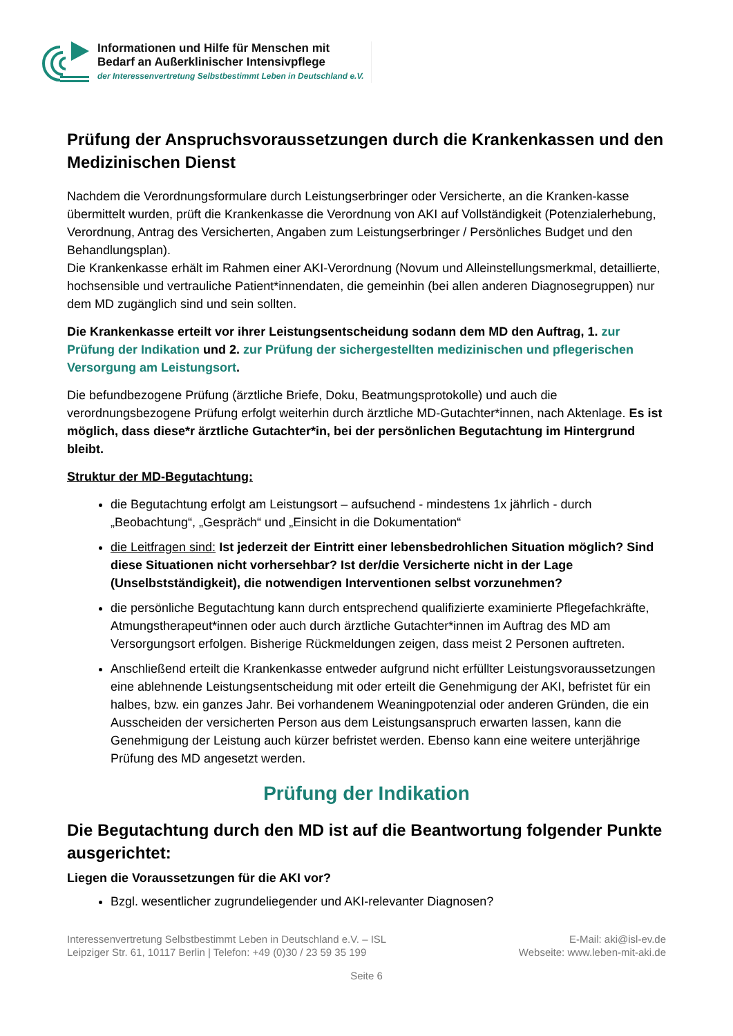Informationen und Hilfe für Menschen mit
Bedarf an Außerklinischer Intensivpflege
der Interessenvertretung Selbstbestimmt Leben in Deutschland e.V.
Prüfung der Anspruchsvoraussetzungen durch die Krankenkassen und den Medizinischen Dienst
Nachdem die Verordnungsformulare durch Leistungserbringer oder Versicherte, an die Kranken-kasse übermittelt wurden, prüft die Krankenkasse die Verordnung von AKI auf Vollständigkeit (Potenzialerhebung, Verordnung, Antrag des Versicherten, Angaben zum Leistungserbringer / Persönliches Budget und den Behandlungsplan).
Die Krankenkasse erhält im Rahmen einer AKI-Verordnung (Novum und Alleinstellungsmerkmal, detaillierte, hochsensible und vertrauliche Patient*innendaten, die gemeinhin (bei allen anderen Diagnosegruppen) nur dem MD zugänglich sind und sein sollten.
Die Krankenkasse erteilt vor ihrer Leistungsentscheidung sodann dem MD den Auftrag, 1. zur Prüfung der Indikation und 2. zur Prüfung der sichergestellten medizinischen und pflegerischen Versorgung am Leistungsort.
Die befundbezogene Prüfung (ärztliche Briefe, Doku, Beatmungsprotokolle) und auch die verordnungsbezogene Prüfung erfolgt weiterhin durch ärztliche MD-Gutachter*innen, nach Aktenlage. Es ist möglich, dass diese*r ärztliche Gutachter*in, bei der persönlichen Begutachtung im Hintergrund bleibt.
Struktur der MD-Begutachtung:
die Begutachtung erfolgt am Leistungsort – aufsuchend - mindestens 1x jährlich - durch „Beobachtung“, „Gespräch“ und „Einsicht in die Dokumentation“
die Leitfragen sind: Ist jederzeit der Eintritt einer lebensbedrohlichen Situation möglich? Sind diese Situationen nicht vorhersehbar? Ist der/die Versicherte nicht in der Lage (Unselbstständigkeit), die notwendigen Interventionen selbst vorzunehmen?
die persönliche Begutachtung kann durch entsprechend qualifizierte examinierte Pflegefachkräfte, Atmungstherapeut*innen oder auch durch ärztliche Gutachter*innen im Auftrag des MD am Versorgungsort erfolgen. Bisherige Rückmeldungen zeigen, dass meist 2 Personen auftreten.
Anschließend erteilt die Krankenkasse entweder aufgrund nicht erfüllter Leistungsvoraussetzungen eine ablehnende Leistungsentscheidung mit oder erteilt die Genehmigung der AKI, befristet für ein halbes, bzw. ein ganzes Jahr. Bei vorhandenem Weaningpotenzial oder anderen Gründen, die ein Ausscheiden der versicherten Person aus dem Leistungsanspruch erwarten lassen, kann die Genehmigung der Leistung auch kürzer befristet werden. Ebenso kann eine weitere unterjährige Prüfung des MD angesetzt werden.
Prüfung der Indikation
Die Begutachtung durch den MD ist auf die Beantwortung folgender Punkte ausgerichtet:
Liegen die Voraussetzungen für die AKI vor?
Bzgl. wesentlicher zugrundeliegender und AKI-relevanter Diagnosen?
Interessenvertretung Selbstbestimmt Leben in Deutschland e.V. – ISL
Leipziger Str. 61, 10117 Berlin | Telefon: +49 (0)30 / 23 59 35 199
E-Mail: aki@isl-ev.de
Webseite: www.leben-mit-aki.de
Seite 6